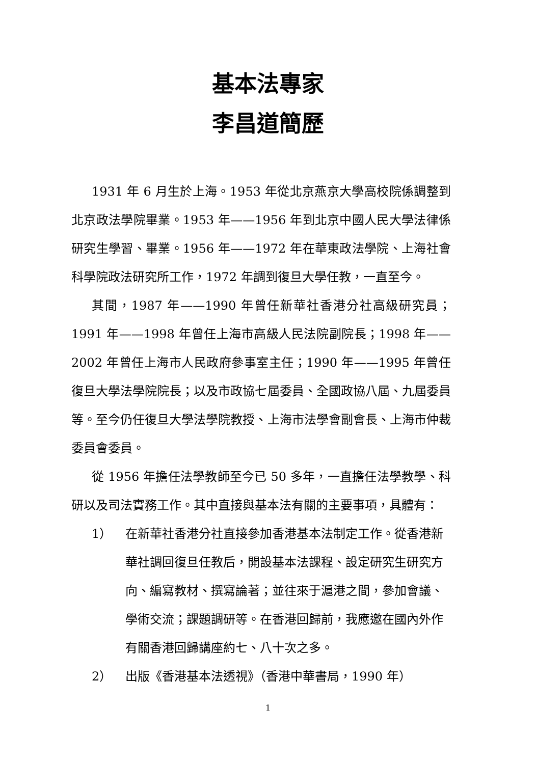基本法專家
李昌道簡歷
1931 年 6 月生於上海。1953 年從北京燕京大學高校院係調整到北京政法學院畢業。1953 年——1956 年到北京中國人民大學法律係研究生學習、畢業。1956 年——1972 年在華東政法學院、上海社會科學院政法研究所工作，1972 年調到復旦大學任教，一直至今。
其間，1987 年——1990 年曾任新華社香港分社高級研究員；1991 年——1998 年曾任上海市高級人民法院副院長；1998 年——2002 年曾任上海市人民政府參事室主任；1990 年——1995 年曾任復旦大學法學院院長；以及市政協七屆委員、全國政協八屆、九屆委員等。至今仍任復旦大學法學院教授、上海市法學會副會長、上海市仲裁委員會委員。
從 1956 年擔任法學教師至今已 50 多年，一直擔任法學教學、科研以及司法實務工作。其中直接與基本法有關的主要事項，具體有：
1） 在新華社香港分社直接參加香港基本法制定工作。從香港新華社調回復旦任教后，開設基本法課程、設定研究生研究方向、編寫教材、撰寫論著；並往來于滬港之間，參加會議、學術交流；課題調研等。在香港回歸前，我應邀在國內外作有關香港回歸講座約七、八十次之多。
2） 出版《香港基本法透視》（香港中華書局，1990 年）
1